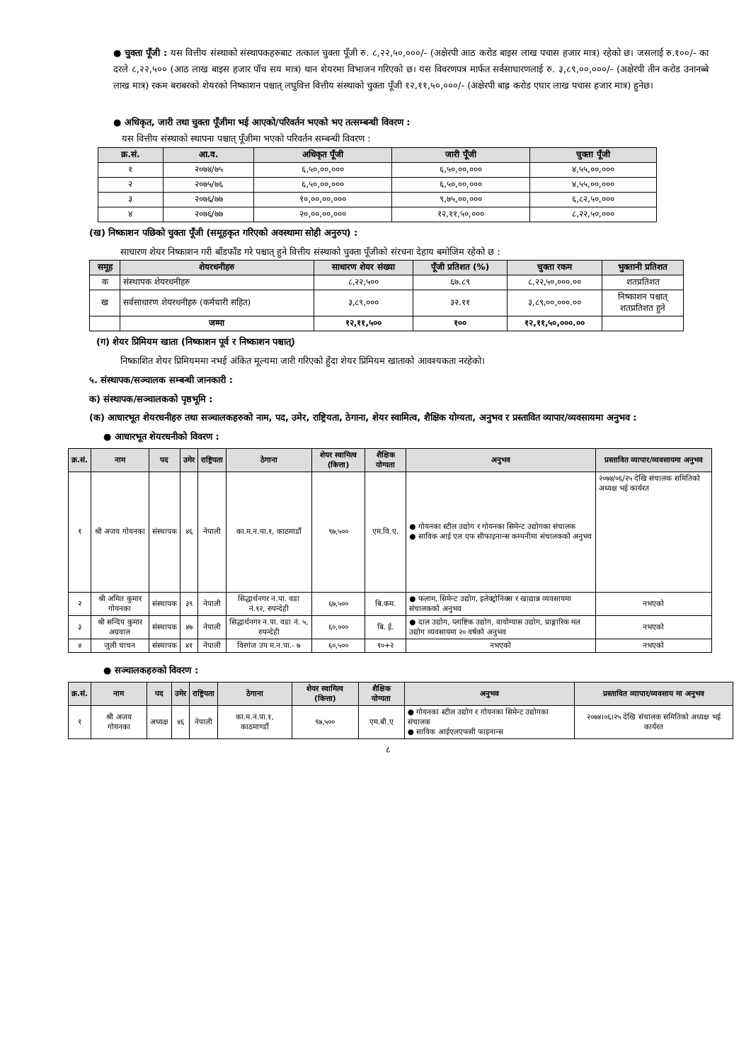● चुक्ता पूँजी : यस वित्तीय संस्थाको संस्थापकहरुबाट तत्काल चुक्ता पूँजी रु. ८,२२,५०,०००/- (अक्षेरपी आठ करोड बाइस लाख पचास हजार मात्र) रहेको छ। जसलाई रु.१००/- का दरले ८,२२,५०० (आठ लाख बाइस हजार पाँच सय मात्र) थान शेयरमा विभाजन गरिएको छ। यस विवरणपत्र मार्फत सर्वसाधारणलाई रु. ३,८९,००,०००/- (अक्षेरपी तीन करोड उनानब्बे लाख मात्र) रकम बराबरको शेयरको निष्काशन पश्चात् लघुवित्त वित्तीय संस्थाको चुक्ता पूँजी १२,११,५०,०००/- (अक्षेरपी बाह्र करोड एघार लाख पचास हजार मात्र) हुनेछ।
● अधिकृत, जारी तथा चुक्ता पूँजीमा भई आएको/परिवर्तन भएको भए तत्सम्बन्धी विवरण :
यस वित्तीय संस्थाको स्थापना पश्चात् पूँजीमा भएको परिवर्तन सम्बन्धी विवरण :
| क्र.सं. | आ.व. | अधिकृत पूँजी | जारी पूँजी | चुक्ता पूँजी |
| --- | --- | --- | --- | --- |
| १ | २०७४/७५ | ६,५०,००,००० | ६,५०,००,००० | ४,५५,००,००० |
| २ | २०७५/७६ | ६,५०,००,००० | ६,५०,००,००० | ४,५५,००,००० |
| ३ | २०७६/७७ | १०,००,००,००० | ९,७५,००,००० | ६,८२,५०,००० |
| ४ | २०७६/७७ | २०,००,००,००० | १२,११,५०,००० | ८,२२,५०,००० |
(ख) निष्काशन पछिको चुक्ता पूँजी (समूहकृत गरिएको अवस्थामा सोही अनुरुप) :
साधारण शेयर निष्काशन गरी बाँडफाँड गरे पश्चात् हुने वित्तीय संस्थाको चुक्ता पूँजीको संरचना देहाय बमोजिम रहेको छ :
| समूह | शेयरधनीहरु | साधारण शेयर संख्या | पूँजी प्रतिशत (%) | चुक्ता रकम | भुक्तानी प्रतिशत |
| --- | --- | --- | --- | --- | --- |
| क | संस्थापक शेयरधनीहरु | ८,२२,५०० | ६७.८९ | ८,२२,५०,०००.०० | शतप्रतिशत |
| ख | सर्वसाधारण शेयरधनीहरु (कर्मचारी सहित) | ३,८९,००० | ३२.११ | ३,८९,००,०००.०० | निष्काशन पश्चात् शतप्रतिशत हुने |
| | जम्मा | १२,११,५०० | १०० | १२,११,५०,०००.०० | |
(ग) शेयर प्रिमियम खाता (निष्काशन पूर्व र निष्काशन पश्चात्)
निष्काशित शेयर प्रिमियममा नभई अंकित मूल्यमा जारी गरिएको हुँदा शेयर प्रिमियम खाताको आवश्यकता नरहेको।
५. संस्थापक/सञ्चालक सम्बन्धी जानकारी :
क) संस्थापक/सञ्चालकको पृष्ठभूमि :
(क) आधारभूत शेयरधनीहरु तथा सञ्चालकहरुको नाम, पद, उमेर, राष्ट्रियता, ठेगाना, शेयर स्वामित्व, शैक्षिक योग्यता, अनुभव र प्रस्तावित व्यापार/व्यवसायमा अनुभव :
● आधारभूत शेयरधनीको विवरण :
| क्र.सं. | नाम | पद | उमेर | राष्ट्रियता | ठेगाना | शेयर स्वामित्व (कित्ता) | शैक्षिक योग्यता | अनुभव | प्रस्तावित व्यापार/व्यवसायमा अनुभव |
| --- | --- | --- | --- | --- | --- | --- | --- | --- | --- |
| १ | श्री अजय गोयनका | संस्थापक | ४६ | नेपाली | का.म.न.पा.१, काठमाडौं | ९७,५०० | एम.वि.ए. | ● गोयनका स्टील उद्योग र गोयनका सिमेन्ट उद्योगका संचालक ● साविक आई एल एफ सीफाइनान्स कम्पनीमा संचालकको अनुभव | २०७४/०६/२५ देखि संचालक समितिको अध्यक्ष भई कार्यरत |
| २ | श्री अमित कुमार गोयनका | संस्थापक | ३९ | नेपाली | सिद्धार्थनगर न.पा. वडा नं.१२, रुपन्देही | ६७,५०० | बि.कम. | ● फलाम, सिमेन्ट उद्योग, इलेक्ट्रोनिक्स र खाद्यान्न व्यवसायमा संचालकको अनुभव | नभएको |
| ३ | श्री सन्दिप कुमार अग्रवाल | संस्थापक | ४७ | नेपाली | सिद्धार्थनगर न.पा. वडा नं. ५, रुपन्देही | ६०,००० | बि. ई. | ● दाल उद्योग, प्लाष्टिक उद्योग, वायोग्यास उद्योग, प्राङ्गारिक मल उद्योग व्यवसायमा २० वर्षको अनुभव | नभएको |
| ४ | जुली चाचन | संस्थापक | ४१ | नेपाली | विरगंज उप म.न.पा.- ७ | ६०,५०० | १०+२ | नभएको | नभएको |
● सञ्चालकहरुको विवरण :
| क्र.सं. | नाम | पद | उमेर | राष्ट्रियता | ठेगाना | शेयर स्वामित्व (कित्ता) | शैक्षिक योग्यता | अनुभव | प्रस्तावित व्यापार/व्यवसाय मा अनुभव |
| --- | --- | --- | --- | --- | --- | --- | --- | --- | --- |
| १ | श्री अजय गोयनका | अध्यक्ष | ४६ | नेपाली | का.म.न.पा.१, काठमाण्डौं | ९७,५०० | एम.बी.ए | ● गोयनका स्टील उद्योग र गोयनका सिमेन्ट उद्योगका संचालक ● साविक आईएलएफसी फाइनान्स | २०७४।०६।२५ देखि संचालक समितिको अध्यक्ष भई कार्यरत |
८